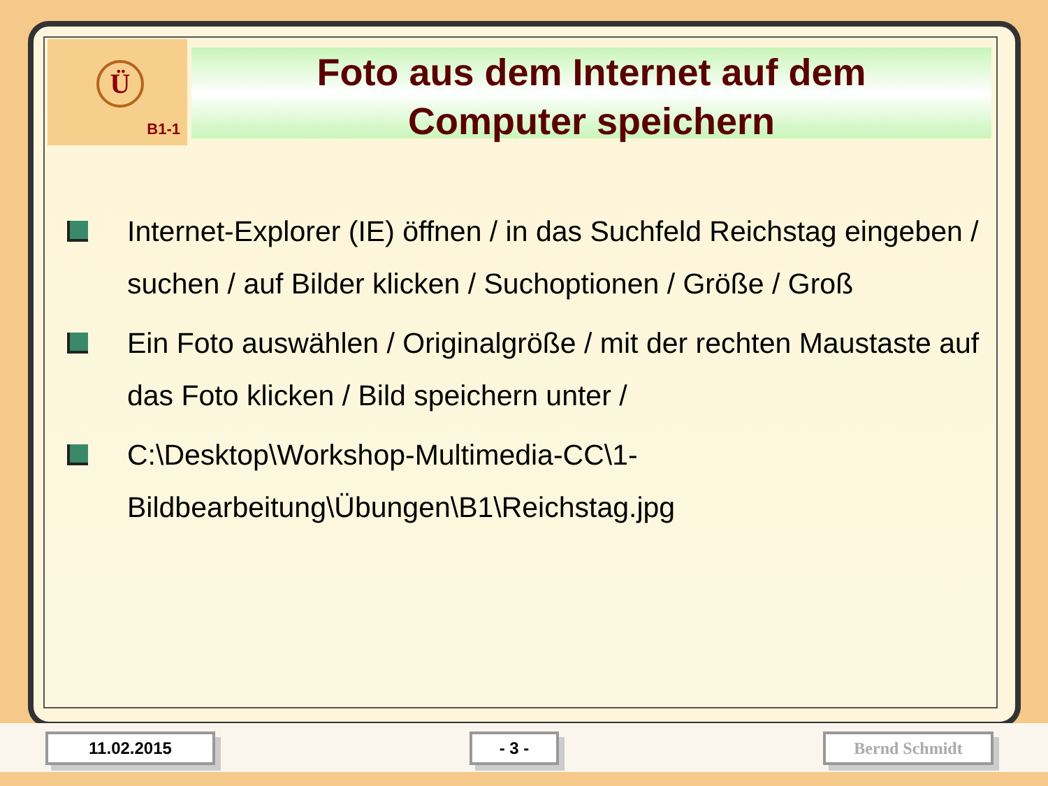Ü
B1-1
Foto aus dem Internet auf dem
Computer speichern
Internet-Explorer (IE) öffnen / in das Suchfeld Reichstag eingeben / suchen / auf Bilder klicken / Suchoptionen / Größe / Groß
Ein Foto auswählen / Originalgröße / mit der rechten Maustaste auf das Foto klicken / Bild speichern unter /
C:\Desktop\Workshop-Multimedia-CC\1-Bildbearbeitung\Übungen\B1\Reichstag.jpg
11.02.2015 - 3 - Bernd Schmidt